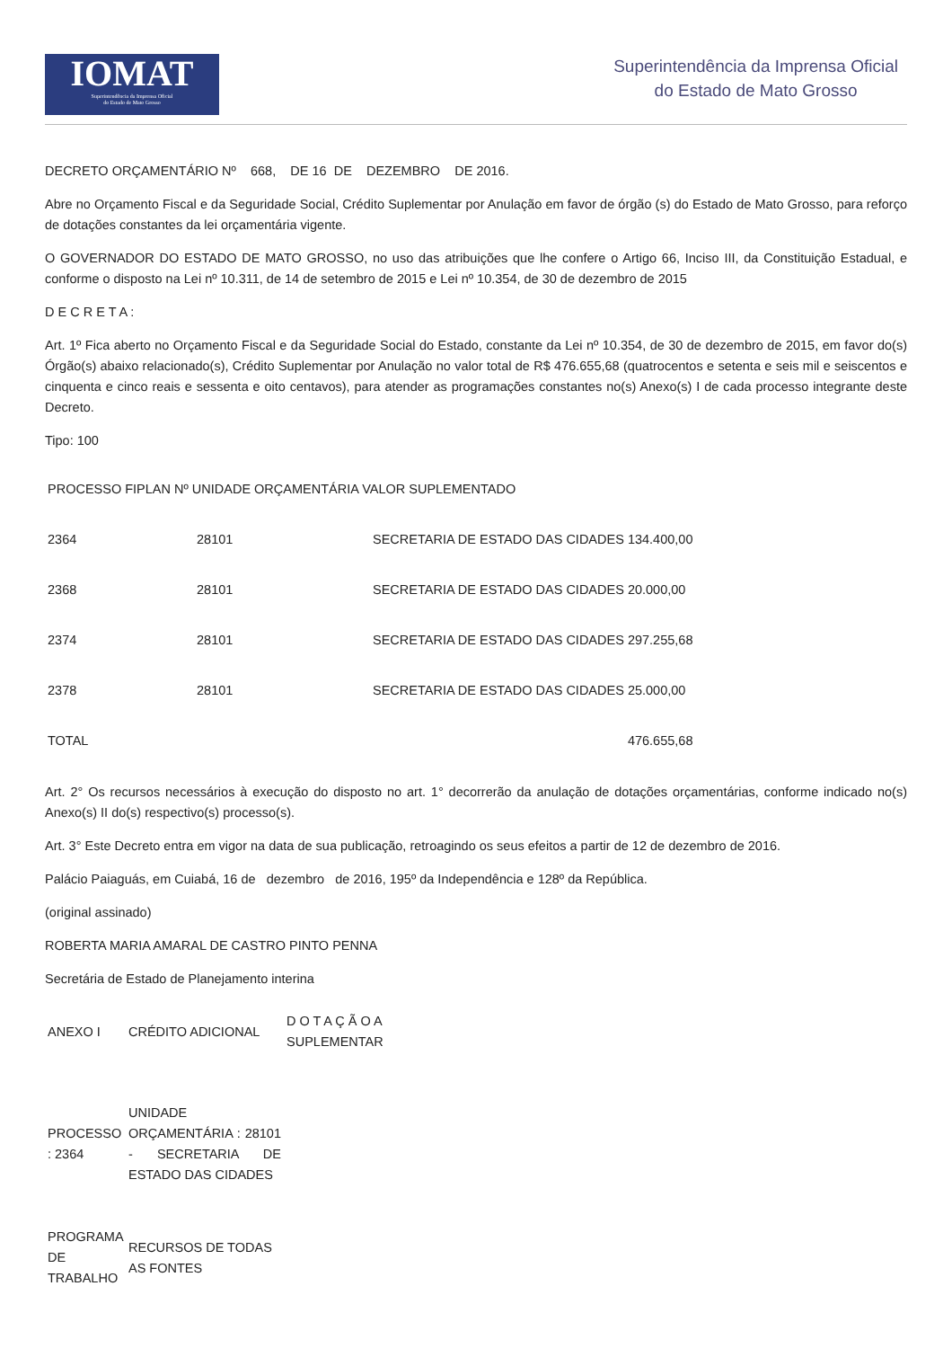IOMAT
Superintendência da Imprensa Oficial
do Estado de Mato Grosso
Superintendência da Imprensa Oficial
do Estado de Mato Grosso
DECRETO ORÇAMENTÁRIO Nº 668, DE 16 DE DEZEMBRO DE 2016.
Abre no Orçamento Fiscal e da Seguridade Social, Crédito Suplementar por Anulação em favor de órgão (s) do Estado de Mato Grosso, para reforço de dotações constantes da lei orçamentária vigente.
O GOVERNADOR DO ESTADO DE MATO GROSSO, no uso das atribuições que lhe confere o Artigo 66, Inciso III, da Constituição Estadual, e conforme o disposto na Lei nº 10.311, de 14 de setembro de 2015 e Lei nº 10.354, de 30 de dezembro de 2015
D E C R E T A :
Art. 1º Fica aberto no Orçamento Fiscal e da Seguridade Social do Estado, constante da Lei nº 10.354, de 30 de dezembro de 2015, em favor do(s) Órgão(s) abaixo relacionado(s), Crédito Suplementar por Anulação no valor total de R$ 476.655,68 (quatrocentos e setenta e seis mil e seiscentos e cinquenta e cinco reais e sessenta e oito centavos), para atender as programações constantes no(s) Anexo(s) I de cada processo integrante deste Decreto.
Tipo: 100
| PROCESSO FIPLAN Nº UNIDADE ORÇAMENTÁRIA VALOR SUPLEMENTADO | | |
| 2364 | 28101 | SECRETARIA DE ESTADO DAS CIDADES 134.400,00 |
| 2368 | 28101 | SECRETARIA DE ESTADO DAS CIDADES 20.000,00 |
| 2374 | 28101 | SECRETARIA DE ESTADO DAS CIDADES 297.255,68 |
| 2378 | 28101 | SECRETARIA DE ESTADO DAS CIDADES 25.000,00 |
| TOTAL | | 476.655,68 |
Art. 2° Os recursos necessários à execução do disposto no art. 1° decorrerão da anulação de dotações orçamentárias, conforme indicado no(s) Anexo(s) II do(s) respectivo(s) processo(s).
Art. 3° Este Decreto entra em vigor na data de sua publicação, retroagindo os seus efeitos a partir de 12 de dezembro de 2016.
Palácio Paiaguás, em Cuiabá, 16 de dezembro de 2016, 195º da Independência e 128º da República.
(original assinado)
ROBERTA MARIA AMARAL DE CASTRO PINTO PENNA
Secretária de Estado de Planejamento interina
| ANEXO I | CRÉDITO ADICIONAL | D O T A Ç Ã O A SUPLEMENTAR |
| PROCESSO : 2364 | UNIDADE ORÇAMENTÁRIA : 28101 - SECRETARIA DE ESTADO DAS CIDADES | |
| PROGRAMA DE TRABALHO | RECURSOS DE TODAS AS FONTES | |